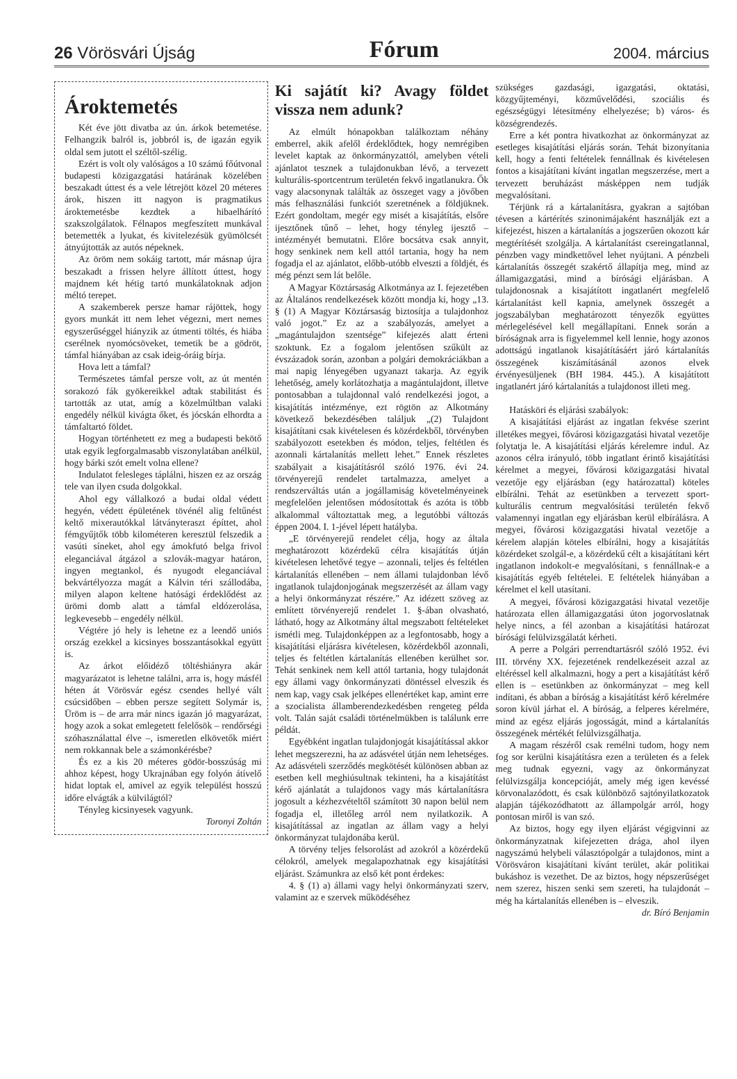26 Vörösvári Újság Fórum 2004. március
Ároktemetés
Két éve jött divatba az ún. árkok betemetése. Felhangzik balról is, jobbról is, de igazán egyik oldal sem jutott el széltől-szélig.
Ezért is volt oly valóságos a 10 számú főútvonal budapesti közigazgatási határának közelében beszakadt úttest és a vele létrejött közel 20 méteres árok, hiszen itt nagyon is pragmatikus ároktemetésbe kezdtek a hibaelhárító szakszolgálatok. Félnapos megfeszített munkával betemették a lyukat, és kivitelezésük gyümölcsét átnyújtották az autós népeknek.
Az öröm nem sokáig tartott, már másnap újra beszakadt a frissen helyre állított úttest, hogy majdnem két hétig tartó munkálatoknak adjon méltó terepet.
A szakemberek persze hamar rájöttek, hogy gyors munkát itt nem lehet végezni, mert nemes egyszerűséggel hiányzik az útmenti töltés, és hiába cserélnek nyomócsöveket, temetik be a gödröt, támfal hiányában az csak ideig-óráig bírja.
Hova lett a támfal?
Természetes támfal persze volt, az út mentén sorakozó fák gyökereikkel adtak stabilitást és tartották az utat, amíg a közelmúltban valaki engedély nélkül kivágta őket, és jócskán elhordta a támfaltartó földet.
Hogyan történhetett ez meg a budapesti bekötő utak egyik legforgalmasabb viszonylatában anélkül, hogy bárki szót emelt volna ellene?
Indulatot felesleges táplálni, hiszen ez az ország tele van ilyen csuda dolgokkal.
Ahol egy vállalkozó a budai oldal védett hegyén, védett épületének tövénél alig feltűnést keltő mixerautókkal látványteraszt építtet, ahol fémgyűjtők több kilométeren keresztül felszedik a vasúti síneket, ahol egy ámokfutó belga frivol eleganciával átgázol a szlovák-magyar határon, ingyen megtankol, és nyugodt eleganciával bekvártélyozza magát a Kálvin téri szállodába, milyen alapon keltene hatósági érdeklődést az ürömi domb alatt a támfal eldózerolása, legkevesebb – engedély nélkül.
Végtére jó hely is lehetne ez a leendő uniós ország ezekkel a kicsinyes bosszantásokkal együtt is.
Az árkot előidéző töltéshiányra akár magyarázatot is lehetne találni, arra is, hogy másfél héten át Vörösvár egész csendes hellyé vált csúcsidőben – ebben persze segített Solymár is, Üröm is – de arra már nincs igazán jó magyarázat, hogy azok a sokat emlegetett felelősök – rendőrségi szóhasználattal élve –, ismeretlen elkövetők miért nem rokkannak bele a számonkérésbe?
És ez a kis 20 méteres gödör-bosszúság mi ahhoz képest, hogy Ukrajnában egy folyón átívelő hidat loptak el, amivel az egyik települést hosszú időre elvágták a külvilágtól?
Tényleg kicsinyesek vagyunk.
Toronyi Zoltán
Ki sajátít ki? Avagy földet vissza nem adunk?
Az elmúlt hónapokban találkoztam néhány emberrel, akik afelől érdeklődtek, hogy nemrégiben levelet kaptak az önkormányzattól, amelyben vételi ajánlatot tesznek a tulajdonukban lévő, a tervezett kulturális-sportcentrum területén fekvő ingatlanukra. Ők vagy alacsonynak találták az összeget vagy a jövőben más felhasználási funkciót szeretnének a földjüknek. Ezért gondoltam, megér egy misét a kisajátítás, elsőre ijesztőnek tűnő – lehet, hogy tényleg ijesztő – intézményét bemutatni. Előre bocsátva csak annyit, hogy senkinek nem kell attól tartania, hogy ha nem fogadja el az ajánlatot, előbb-utóbb elveszti a földjét, és még pénzt sem lát belőle.
A Magyar Köztársaság Alkotmánya az I. fejezetében az Általános rendelkezések között mondja ki, hogy „13. § (1) A Magyar Köztársaság biztosítja a tulajdonhoz való jogot.” Ez az a szabályozás, amelyet a „magántulajdon szentsége” kifejezés alatt érteni szoktunk. Ez a fogalom jelentősen szűkült az évszázadok során, azonban a polgári demokráciákban a mai napig lényegében ugyanazt takarja. Az egyik lehetőség, amely korlátozhatja a magántulajdont, illetve pontosabban a tulajdonnal való rendelkezési jogot, a kisajátítás intézménye, ezt rögtön az Alkotmány következő bekezdésében találjuk „(2) Tulajdont kisajátítani csak kivételesen és közérdekből, törvényben szabályozott esetekben és módon, teljes, feltétlen és azonnali kártalanítás mellett lehet.” Ennek részletes szabályait a kisajátításról szóló 1976. évi 24. törvényerejű rendelet tartalmazza, amelyet a rendszerváltás után a jogállamiság követelményeinek megfelelően jelentősen módosítottak és azóta is több alkalommal változtattak meg, a legutóbbi változás éppen 2004. I. 1-jével lépett hatályba.
„E törvényerejű rendelet célja, hogy az általa meghatározott közérdekű célra kisajátítás útján kivételesen lehetővé tegye – azonnali, teljes és feltétlen kártalanítás ellenében – nem állami tulajdonban lévő ingatlanok tulajdonjogának megszerzését az állam vagy a helyi önkormányzat részére.” Az idézett szöveg az említett törvényerejű rendelet 1. §-ában olvasható, látható, hogy az Alkotmány által megszabott feltételeket ismétli meg. Tulajdonképpen az a legfontosabb, hogy a kisajátítási eljárásra kivételesen, közérdekből azonnali, teljes és feltétlen kártalanítás ellenében kerülhet sor. Tehát senkinek nem kell attól tartania, hogy tulajdonát egy állami vagy önkormányzati döntéssel elveszik és nem kap, vagy csak jelképes ellenértéket kap, amint erre a szocialista államberendezkedésben rengeteg példa volt. Talán saját családi történelmükben is találunk erre példát.
Egyébként ingatlan tulajdonjogát kisajátítással akkor lehet megszerezni, ha az adásvétel útján nem lehetséges. Az adásvételi szerződés megkötését különösen abban az esetben kell meghiúsultnak tekinteni, ha a kisajátítást kérő ajánlatát a tulajdonos vagy más kártalanításra jogosult a kézhezvételtől számított 30 napon belül nem fogadja el, illetőleg arról nem nyilatkozik. A kisajátítással az ingatlan az állam vagy a helyi önkormányzat tulajdonába kerül.
A törvény teljes felsorolást ad azokról a közérdekű célokról, amelyek megalapozhatnak egy kisajátítási eljárást. Számunkra az első két pont érdekes:
4. § (1) a) állami vagy helyi önkormányzati szerv, valamint az e szervek működéséhez
szükséges gazdasági, igazgatási, oktatási, közgyűjteményi, közművelődési, szociális és egészségügyi létesítmény elhelyezése; b) város- és községrendezés.
Erre a két pontra hivatkozhat az önkormányzat az esetleges kisajátítási eljárás során. Tehát bizonyítania kell, hogy a fenti feltételek fennállnak és kivételesen fontos a kisajátítani kívánt ingatlan megszerzése, mert a tervezett beruházást másképpen nem tudják megvalósítani.
Térjünk rá a kártalanításra, gyakran a sajtóban tévesen a kártérítés szinonimájaként használják ezt a kifejezést, hiszen a kártalanítás a jogszerűen okozott kár megtérítését szolgálja. A kártalanítást csereingatlannal, pénzben vagy mindkettővel lehet nyújtani. A pénzbeli kártalanítás összegét szakértő állapítja meg, mind az államigazgatási, mind a bírósági eljárásban. A tulajdonosnak a kisajátított ingatlanért megfelelő kártalanítást kell kapnia, amelynek összegét a jogszabályban meghatározott tényezők együttes mérlegelésével kell megállapítani. Ennek során a bíróságnak arra is figyelemmel kell lennie, hogy azonos adottságú ingatlanok kisajátításáért járó kártalanítás összegének kiszámításánál azonos elvek érvényesüljenek (BH 1984. 445.). A kisajátított ingatlanért járó kártalanítás a tulajdonost illeti meg.
Hatásköri és eljárási szabályok:
A kisajátítási eljárást az ingatlan fekvése szerint illetékes megyei, fővárosi közigazgatási hivatal vezetője folytatja le. A kisajátítási eljárás kérelemre indul. Az azonos célra irányuló, több ingatlant érintő kisajátítási kérelmet a megyei, fővárosi közigazgatási hivatal vezetője egy eljárásban (egy határozattal) köteles elbírálni. Tehát az esetünkben a tervezett sport-kulturális centrum megvalósítási területén fekvő valamennyi ingatlan egy eljárásban kerül elbírálásra. A megyei, fővárosi közigazgatási hivatal vezetője a kérelem alapján köteles elbírálni, hogy a kisajátítás közérdeket szolgál-e, a közérdekű célt a kisajátítani kért ingatlanon indokolt-e megvalósítani, s fennállnak-e a kisajátítás egyéb feltételei. E feltételek hiányában a kérelmet el kell utasítani.
A megyei, fővárosi közigazgatási hivatal vezetője határozata ellen államigazgatási úton jogorvoslatnak helye nincs, a fél azonban a kisajátítási határozat bírósági felülvizsgálatát kérheti.
A perre a Polgári perrendtartásról szóló 1952. évi III. törvény XX. fejezetének rendelkezéseit azzal az eltéréssel kell alkalmazni, hogy a pert a kisajátítást kérő ellen is – esetünkben az önkormányzat – meg kell indítani, és abban a bíróság a kisajátítást kérő kérelmére soron kívül járhat el. A bíróság, a felperes kérelmére, mind az egész eljárás jogosságát, mind a kártalanítás összegének mértékét felülvizsgálhatja.
A magam részéről csak remélni tudom, hogy nem fog sor kerülni kisajátításra ezen a területen és a felek meg tudnak egyezni, vagy az önkormányzat felülvizsgálja koncepcióját, amely még igen kevéssé körvonalazódott, és csak különböző sajtónyilatkozatok alapján tájékozódhatott az állampolgár arról, hogy pontosan miről is van szó.
Az biztos, hogy egy ilyen eljárást végigvinni az önkormányzatnak kifejezetten drága, ahol ilyen nagyszámú helybeli választópolgár a tulajdonos, mint a Vörösváron kisajátítani kívánt terület, akár politikai bukáshoz is vezethet. De az biztos, hogy népszerűséget nem szerez, hiszen senki sem szereti, ha tulajdonát – még ha kártalanítás ellenében is – elveszik.
dr. Bíró Benjamin